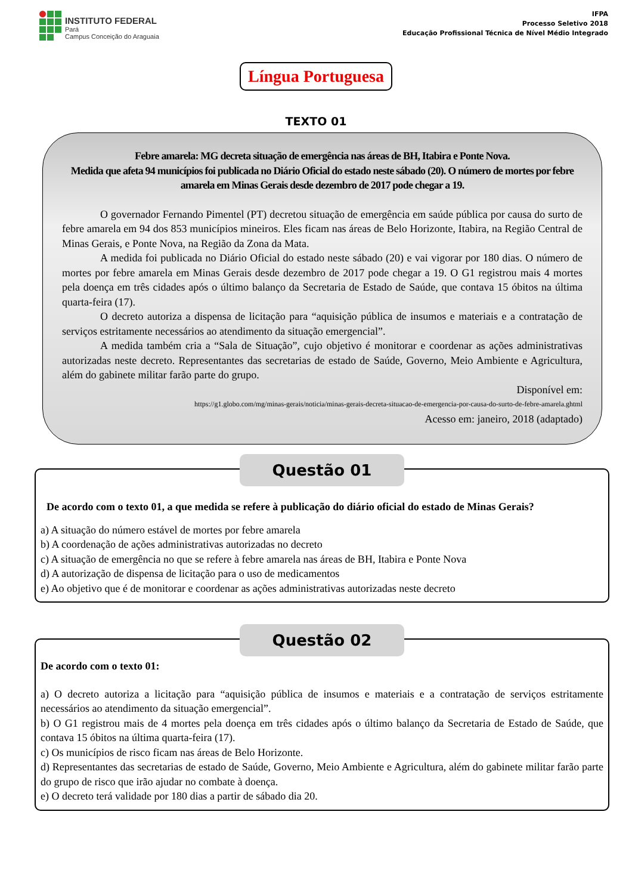INSTITUTO FEDERAL
Pará
Campus Conceição do Araguaia
IFPA
Processo Seletivo 2018
Educação Profissional Técnica de Nível Médio Integrado
Língua Portuguesa
TEXTO 01
Febre amarela: MG decreta situação de emergência nas áreas de BH, Itabira e Ponte Nova.
Medida que afeta 94 municípios foi publicada no Diário Oficial do estado neste sábado (20). O número de mortes por febre amarela em Minas Gerais desde dezembro de 2017 pode chegar a 19.
O governador Fernando Pimentel (PT) decretou situação de emergência em saúde pública por causa do surto de febre amarela em 94 dos 853 municípios mineiros. Eles ficam nas áreas de Belo Horizonte, Itabira, na Região Central de Minas Gerais, e Ponte Nova, na Região da Zona da Mata.
A medida foi publicada no Diário Oficial do estado neste sábado (20) e vai vigorar por 180 dias. O número de mortes por febre amarela em Minas Gerais desde dezembro de 2017 pode chegar a 19. O G1 registrou mais 4 mortes pela doença em três cidades após o último balanço da Secretaria de Estado de Saúde, que contava 15 óbitos na última quarta-feira (17).
O decreto autoriza a dispensa de licitação para “aquisição pública de insumos e materiais e a contratação de serviços estritamente necessários ao atendimento da situação emergencial”.
A medida também cria a “Sala de Situação”, cujo objetivo é monitorar e coordenar as ações administrativas autorizadas neste decreto. Representantes das secretarias de estado de Saúde, Governo, Meio Ambiente e Agricultura, além do gabinete militar farão parte do grupo.
Disponível em:
https://g1.globo.com/mg/minas-gerais/noticia/minas-gerais-decreta-situacao-de-emergencia-por-causa-do-surto-de-febre-amarela.ghtml
Acesso em: janeiro, 2018 (adaptado)
Questão 01
De acordo com o texto 01, a que medida se refere à publicação do diário oficial do estado de Minas Gerais?
a) A situação do número estável de mortes por febre amarela
b) A coordenação de ações administrativas autorizadas no decreto
c) A situação de emergência no que se refere à febre amarela nas áreas de BH, Itabira e Ponte Nova
d) A autorização de dispensa de licitação para o uso de medicamentos
e) Ao objetivo que é de monitorar e coordenar as ações administrativas autorizadas neste decreto
Questão 02
De acordo com o texto 01:
a) O decreto autoriza a licitação para “aquisição pública de insumos e materiais e a contratação de serviços estritamente necessários ao atendimento da situação emergencial”.
b) O G1 registrou mais de 4 mortes pela doença em três cidades após o último balanço da Secretaria de Estado de Saúde, que contava 15 óbitos na última quarta-feira (17).
c) Os municípios de risco ficam nas áreas de Belo Horizonte.
d) Representantes das secretarias de estado de Saúde, Governo, Meio Ambiente e Agricultura, além do gabinete militar farão parte do grupo de risco que irão ajudar no combate à doença.
e) O decreto terá validade por 180 dias a partir de sábado dia 20.